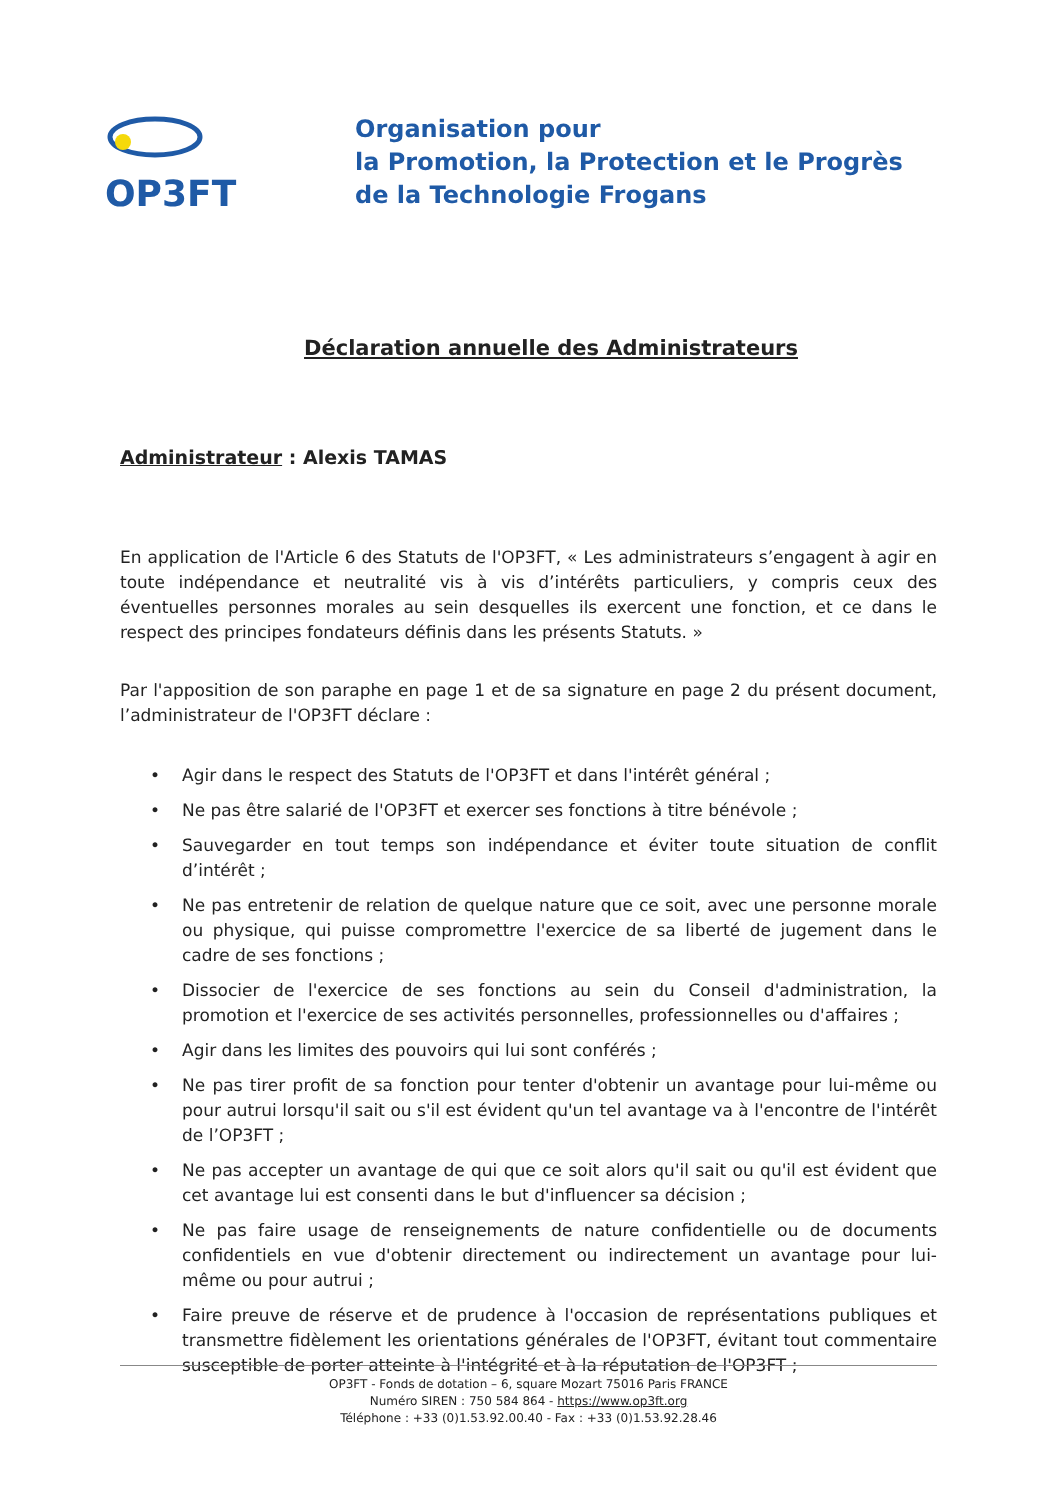OP3FT
Organisation pour
la Promotion, la Protection et le Progrès
de la Technologie Frogans
Déclaration annuelle des Administrateurs
Administrateur : Alexis TAMAS
En application de l'Article 6 des Statuts de l'OP3FT, « Les administrateurs s’engagent à agir en toute indépendance et neutralité vis à vis d’intérêts particuliers, y compris ceux des éventuelles personnes morales au sein desquelles ils exercent une fonction, et ce dans le respect des principes fondateurs définis dans les présents Statuts. »
Par l'apposition de son paraphe en page 1 et de sa signature en page 2 du présent document, l’administrateur de l'OP3FT déclare :
• Agir dans le respect des Statuts de l'OP3FT et dans l'intérêt général ;
• Ne pas être salarié de l'OP3FT et exercer ses fonctions à titre bénévole ;
• Sauvegarder en tout temps son indépendance et éviter toute situation de conflit d’intérêt ;
• Ne pas entretenir de relation de quelque nature que ce soit, avec une personne morale ou physique, qui puisse compromettre l'exercice de sa liberté de jugement dans le cadre de ses fonctions ;
• Dissocier de l'exercice de ses fonctions au sein du Conseil d'administration, la promotion et l'exercice de ses activités personnelles, professionnelles ou d'affaires ;
• Agir dans les limites des pouvoirs qui lui sont conférés ;
• Ne pas tirer profit de sa fonction pour tenter d'obtenir un avantage pour lui-même ou pour autrui lorsqu'il sait ou s'il est évident qu'un tel avantage va à l'encontre de l'intérêt de l’OP3FT ;
• Ne pas accepter un avantage de qui que ce soit alors qu'il sait ou qu'il est évident que cet avantage lui est consenti dans le but d'influencer sa décision ;
• Ne pas faire usage de renseignements de nature confidentielle ou de documents confidentiels en vue d'obtenir directement ou indirectement un avantage pour lui-même ou pour autrui ;
• Faire preuve de réserve et de prudence à l'occasion de représentations publiques et transmettre fidèlement les orientations générales de l'OP3FT, évitant tout commentaire susceptible de porter atteinte à l'intégrité et à la réputation de l'OP3FT ;
OP3FT - Fonds de dotation – 6, square Mozart 75016 Paris FRANCE
Numéro SIREN : 750 584 864 - https://www.op3ft.org
Téléphone : +33 (0)1.53.92.00.40 - Fax : +33 (0)1.53.92.28.46